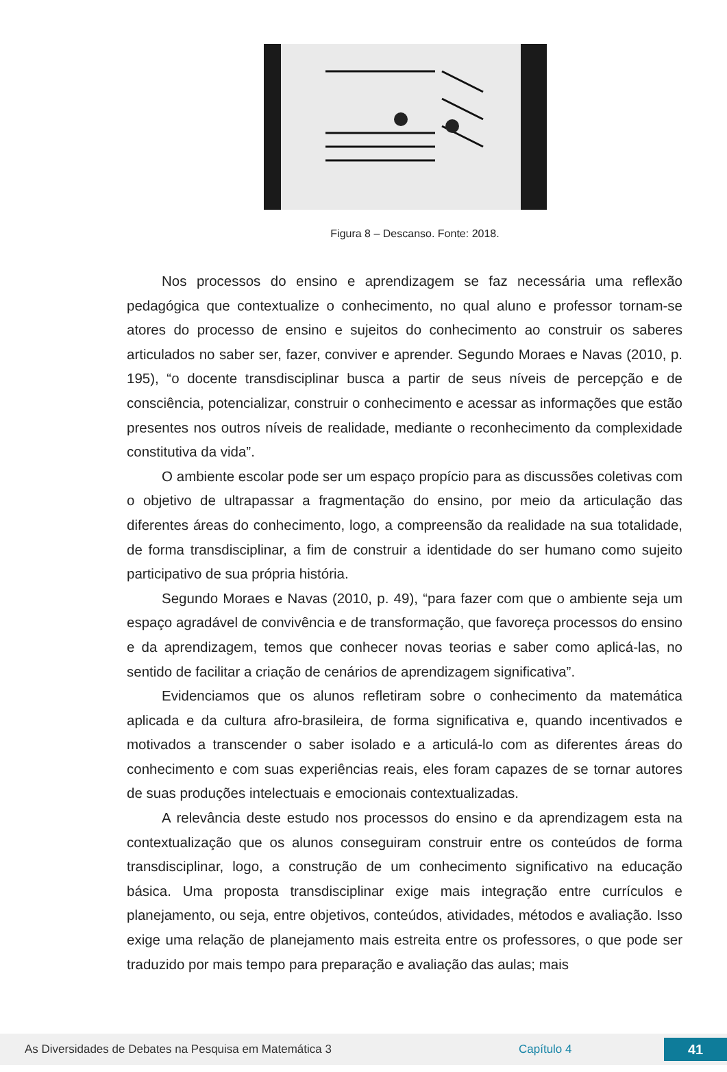Figura 8 – Descanso. Fonte: 2018.
Nos processos do ensino e aprendizagem se faz necessária uma reflexão pedagógica que contextualize o conhecimento, no qual aluno e professor tornam-se atores do processo de ensino e sujeitos do conhecimento ao construir os saberes articulados no saber ser, fazer, conviver e aprender. Segundo Moraes e Navas (2010, p. 195), “o docente transdisciplinar busca a partir de seus níveis de percepção e de consciência, potencializar, construir o conhecimento e acessar as informações que estão presentes nos outros níveis de realidade, mediante o reconhecimento da complexidade constitutiva da vida”.
O ambiente escolar pode ser um espaço propício para as discussões coletivas com o objetivo de ultrapassar a fragmentação do ensino, por meio da articulação das diferentes áreas do conhecimento, logo, a compreensão da realidade na sua totalidade, de forma transdisciplinar, a fim de construir a identidade do ser humano como sujeito participativo de sua própria história.
Segundo Moraes e Navas (2010, p. 49), “para fazer com que o ambiente seja um espaço agradável de convivência e de transformação, que favoreça processos do ensino e da aprendizagem, temos que conhecer novas teorias e saber como aplicá-las, no sentido de facilitar a criação de cenários de aprendizagem significativa”.
Evidenciamos que os alunos refletiram sobre o conhecimento da matemática aplicada e da cultura afro-brasileira, de forma significativa e, quando incentivados e motivados a transcender o saber isolado e a articulá-lo com as diferentes áreas do conhecimento e com suas experiências reais, eles foram capazes de se tornar autores de suas produções intelectuais e emocionais contextualizadas.
A relevância deste estudo nos processos do ensino e da aprendizagem esta na contextualização que os alunos conseguiram construir entre os conteúdos de forma transdisciplinar, logo, a construção de um conhecimento significativo na educação básica. Uma proposta transdisciplinar exige mais integração entre currículos e planejamento, ou seja, entre objetivos, conteúdos, atividades, métodos e avaliação. Isso exige uma relação de planejamento mais estreita entre os professores, o que pode ser traduzido por mais tempo para preparação e avaliação das aulas; mais
As Diversidades de Debates na Pesquisa em Matemática 3 Capítulo 4 41